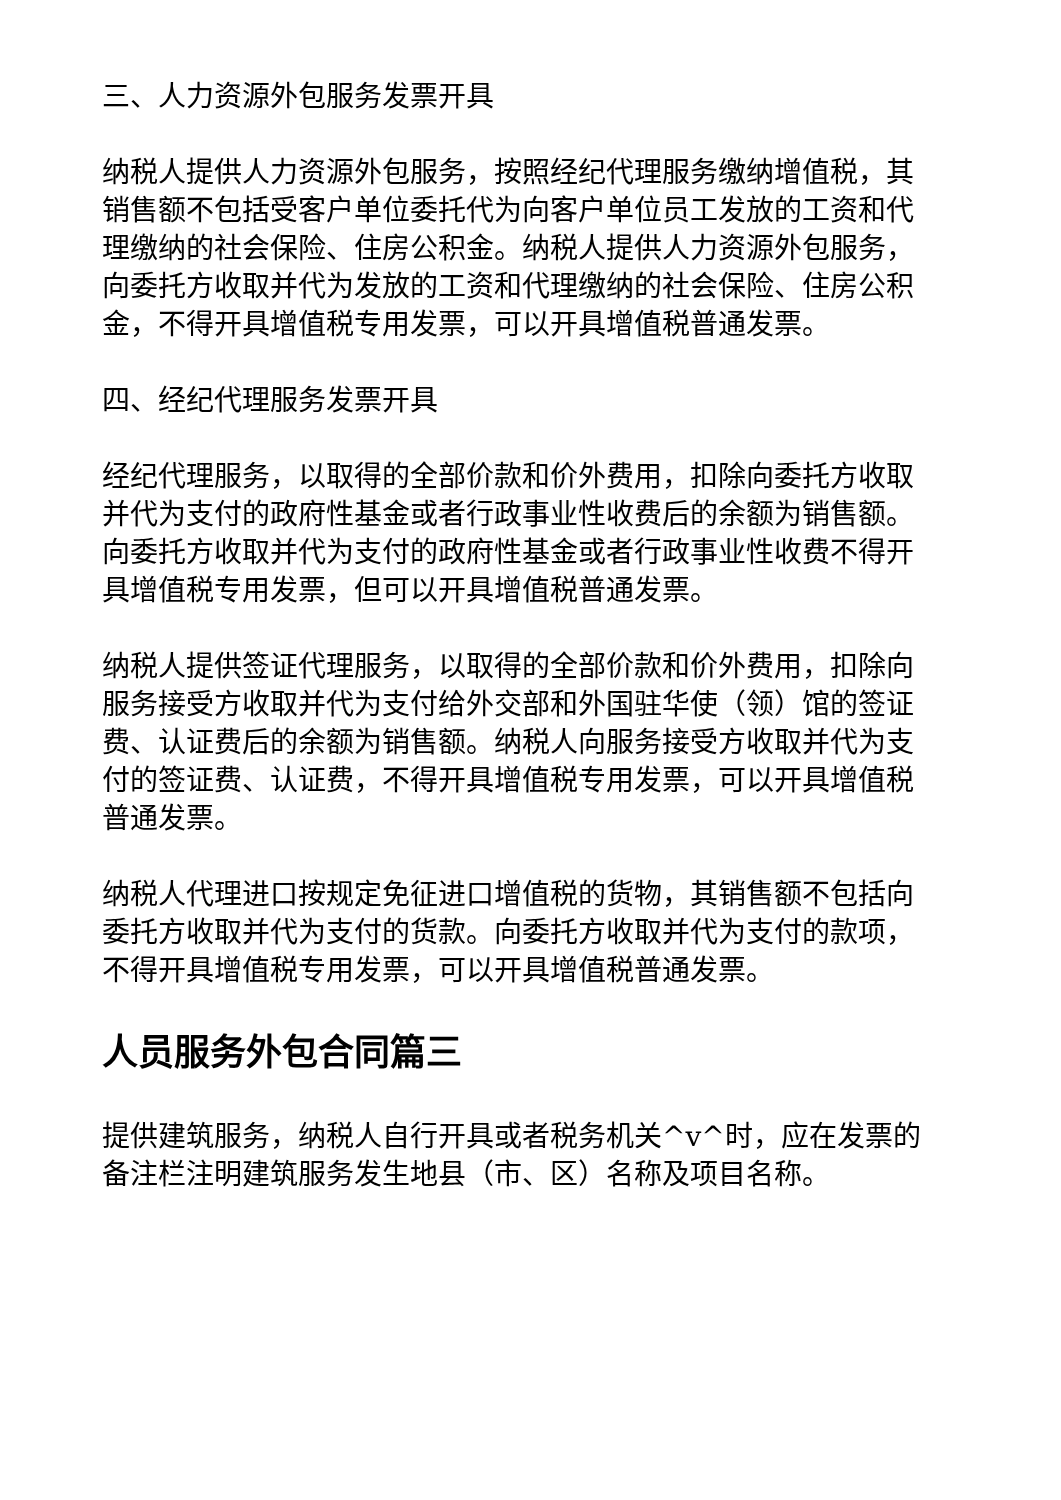三、人力资源外包服务发票开具
纳税人提供人力资源外包服务，按照经纪代理服务缴纳增值税，其销售额不包括受客户单位委托代为向客户单位员工发放的工资和代理缴纳的社会保险、住房公积金。纳税人提供人力资源外包服务，向委托方收取并代为发放的工资和代理缴纳的社会保险、住房公积金，不得开具增值税专用发票，可以开具增值税普通发票。
四、经纪代理服务发票开具
经纪代理服务，以取得的全部价款和价外费用，扣除向委托方收取并代为支付的政府性基金或者行政事业性收费后的余额为销售额。向委托方收取并代为支付的政府性基金或者行政事业性收费不得开具增值税专用发票，但可以开具增值税普通发票。
纳税人提供签证代理服务，以取得的全部价款和价外费用，扣除向服务接受方收取并代为支付给外交部和外国驻华使（领）馆的签证费、认证费后的余额为销售额。纳税人向服务接受方收取并代为支付的签证费、认证费，不得开具增值税专用发票，可以开具增值税普通发票。
纳税人代理进口按规定免征进口增值税的货物，其销售额不包括向委托方收取并代为支付的货款。向委托方收取并代为支付的款项，不得开具增值税专用发票，可以开具增值税普通发票。
人员服务外包合同篇三
提供建筑服务，纳税人自行开具或者税务机关^v^时，应在发票的备注栏注明建筑服务发生地县（市、区）名称及项目名称。